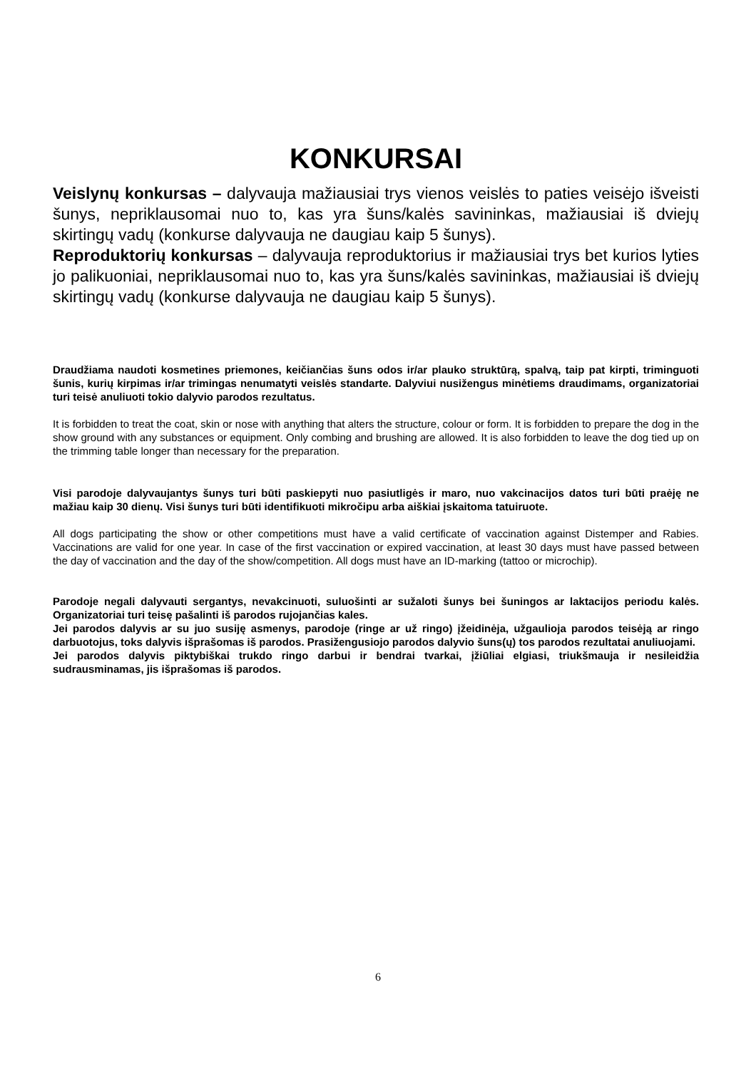KONKURSAI
Veislynų konkursas – dalyvauja mažiausiai trys vienos veislės to paties veisėjo išveisti šunys, nepriklausomai nuo to, kas yra šuns/kalės savininkas, mažiausiai iš dviejų skirtingų vadų (konkurse dalyvauja ne daugiau kaip 5 šunys).
Reproduktorių konkursas – dalyvauja reproduktorius ir mažiausiai trys bet kurios lyties jo palikuoniai, nepriklausomai nuo to, kas yra šuns/kalės savininkas, mažiausiai iš dviejų skirtingų vadų (konkurse dalyvauja ne daugiau kaip 5 šunys).
Draudžiama naudoti kosmetines priemones, keičiančias šuns odos ir/ar plauko struktūrą, spalvą, taip pat kirpti, triminguoti šunis, kurių kirpimas ir/ar trimingas nenumatyti veislės standarte. Dalyviui nusižengus minėtiems draudimams, organizatoriai turi teisė anuliuoti tokio dalyvio parodos rezultatus.
It is forbidden to treat the coat, skin or nose with anything that alters the structure, colour or form. It is forbidden to prepare the dog in the show ground with any substances or equipment. Only combing and brushing are allowed. It is also forbidden to leave the dog tied up on the trimming table longer than necessary for the preparation.
Visi parodoje dalyvaujantys šunys turi būti paskiepyti nuo pasiutligės ir maro, nuo vakcinacijos datos turi būti praėję ne mažiau kaip 30 dienų. Visi šunys turi būti identifikuoti mikročipu arba aiškiai įskaitoma tatuiruote.
All dogs participating the show or other competitions must have a valid certificate of vaccination against Distemper and Rabies. Vaccinations are valid for one year. In case of the first vaccination or expired vaccination, at least 30 days must have passed between the day of vaccination and the day of the show/competition. All dogs must have an ID-marking (tattoo or microchip).
Parodoje negali dalyvauti sergantys, nevakcinuoti, suluošinti ar sužaloti šunys bei šuningos ar laktacijos periodu kalės. Organizatoriai turi teisę pašalinti iš parodos rujojančias kales.
Jei parodos dalyvis ar su juo susiję asmenys, parodoje (ringe ar už ringo) įžeidinėja, užgaulioja parodos teisėją ar ringo darbuotojus, toks dalyvis išprašomas iš parodos. Prasižengusiojo parodos dalyvio šuns(ų) tos parodos rezultatai anuliuojami.
Jei parodos dalyvis piktybiškai trukdo ringo darbui ir bendrai tvarkai, įžiūliai elgiasi, triukšmauja ir nesileidžia sudrausminamas, jis išprašomas iš parodos.
6